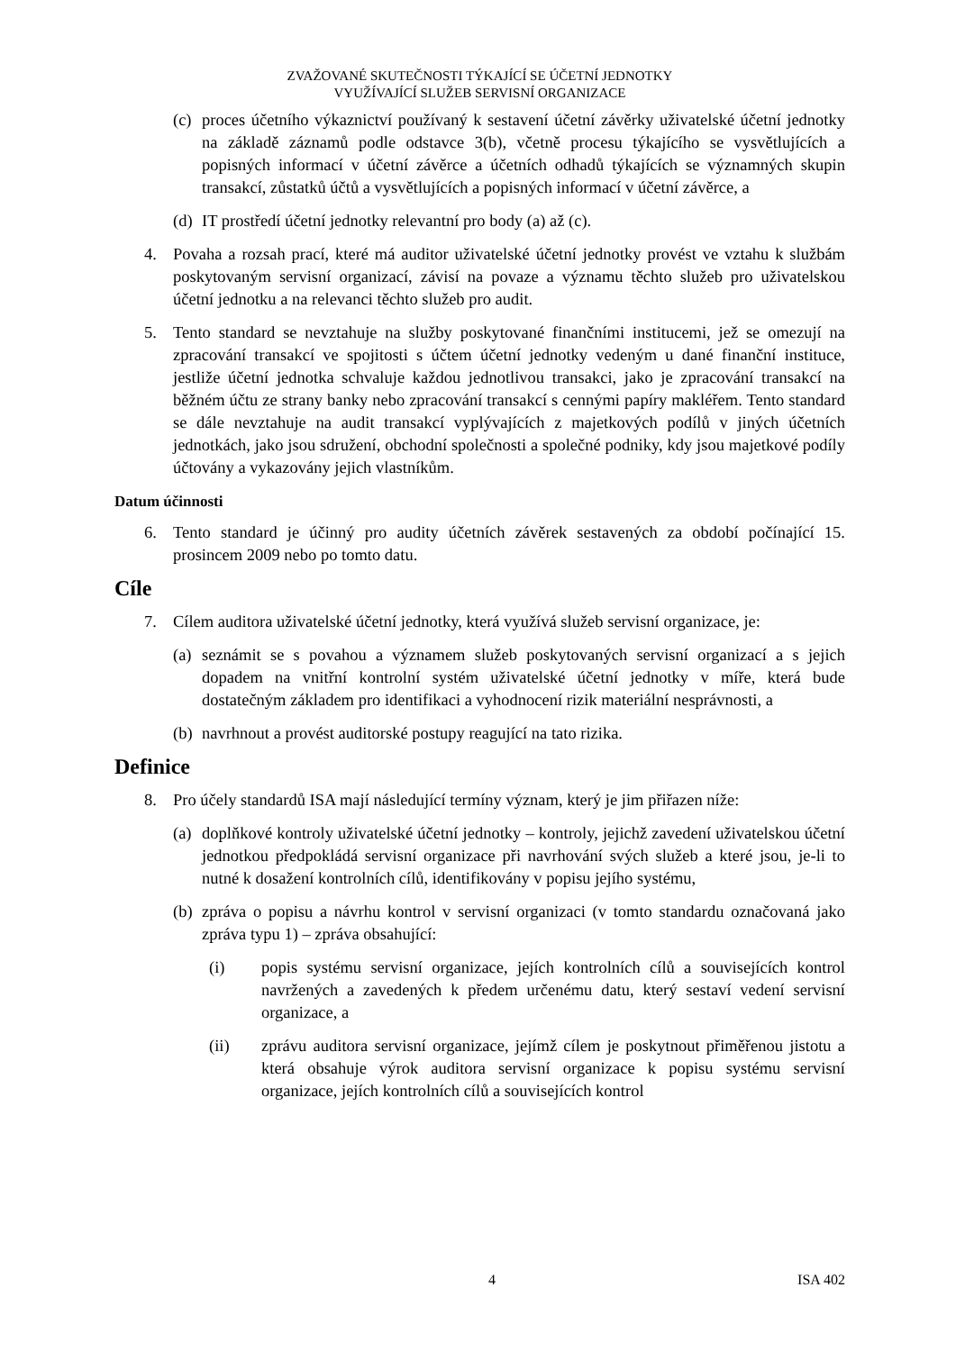ZVAŽOVANÉ SKUTEČNOSTI TÝKAJÍCÍ SE ÚČETNÍ JEDNOTKY
VYUŽÍVAJÍCÍ SLUŽEB SERVISNÍ ORGANIZACE
(c) proces účetního výkaznictví používaný k sestavení účetní závěrky uživatelské účetní jednotky na základě záznamů podle odstavce 3(b), včetně procesu týkajícího se vysvětlujících a popisných informací v účetní závěrce a účetních odhadů týkajících se významných skupin transakcí, zůstatků účtů a vysvětlujících a popisných informací v účetní závěrce, a
(d) IT prostředí účetní jednotky relevantní pro body (a) až (c).
4. Povaha a rozsah prací, které má auditor uživatelské účetní jednotky provést ve vztahu k službám poskytovaným servisní organizací, závisí na povaze a významu těchto služeb pro uživatelskou účetní jednotku a na relevanci těchto služeb pro audit.
5. Tento standard se nevztahuje na služby poskytované finančními institucemi, jež se omezují na zpracování transakcí ve spojitosti s účtem účetní jednotky vedeným u dané finanční instituce, jestliže účetní jednotka schvaluje každou jednotlivou transakci, jako je zpracování transakcí na běžném účtu ze strany banky nebo zpracování transakcí s cennými papíry makléřem. Tento standard se dále nevztahuje na audit transakcí vyplývajících z majetkových podílů v jiných účetních jednotkách, jako jsou sdružení, obchodní společnosti a společné podniky, kdy jsou majetkové podíly účtovány a vykazovány jejich vlastníkům.
Datum účinnosti
6. Tento standard je účinný pro audity účetních závěrek sestavených za období počínající 15. prosincem 2009 nebo po tomto datu.
Cíle
7. Cílem auditora uživatelské účetní jednotky, která využívá služeb servisní organizace, je:
(a) seznámit se s povahou a významem služeb poskytovaných servisní organizací a s jejich dopadem na vnitřní kontrolní systém uživatelské účetní jednotky v míře, která bude dostatečným základem pro identifikaci a vyhodnocení rizik materiální nesprávnosti, a
(b) navrhnout a provést auditorské postupy reagující na tato rizika.
Definice
8. Pro účely standardů ISA mají následující termíny význam, který je jim přiřazen níže:
(a) doplňkové kontroly uživatelské účetní jednotky – kontroly, jejichž zavedení uživatelskou účetní jednotkou předpokládá servisní organizace při navrhování svých služeb a které jsou, je-li to nutné k dosažení kontrolních cílů, identifikovány v popisu jejího systému,
(b) zpráva o popisu a návrhu kontrol v servisní organizaci (v tomto standardu označovaná jako zpráva typu 1) – zpráva obsahující:
(i) popis systému servisní organizace, jejích kontrolních cílů a souvisejících kontrol navržených a zavedených k předem určenému datu, který sestaví vedení servisní organizace, a
(ii) zprávu auditora servisní organizace, jejímž cílem je poskytnout přiměřenou jistotu a která obsahuje výrok auditora servisní organizace k popisu systému servisní organizace, jejích kontrolních cílů a souvisejících kontrol
4 ISA 402